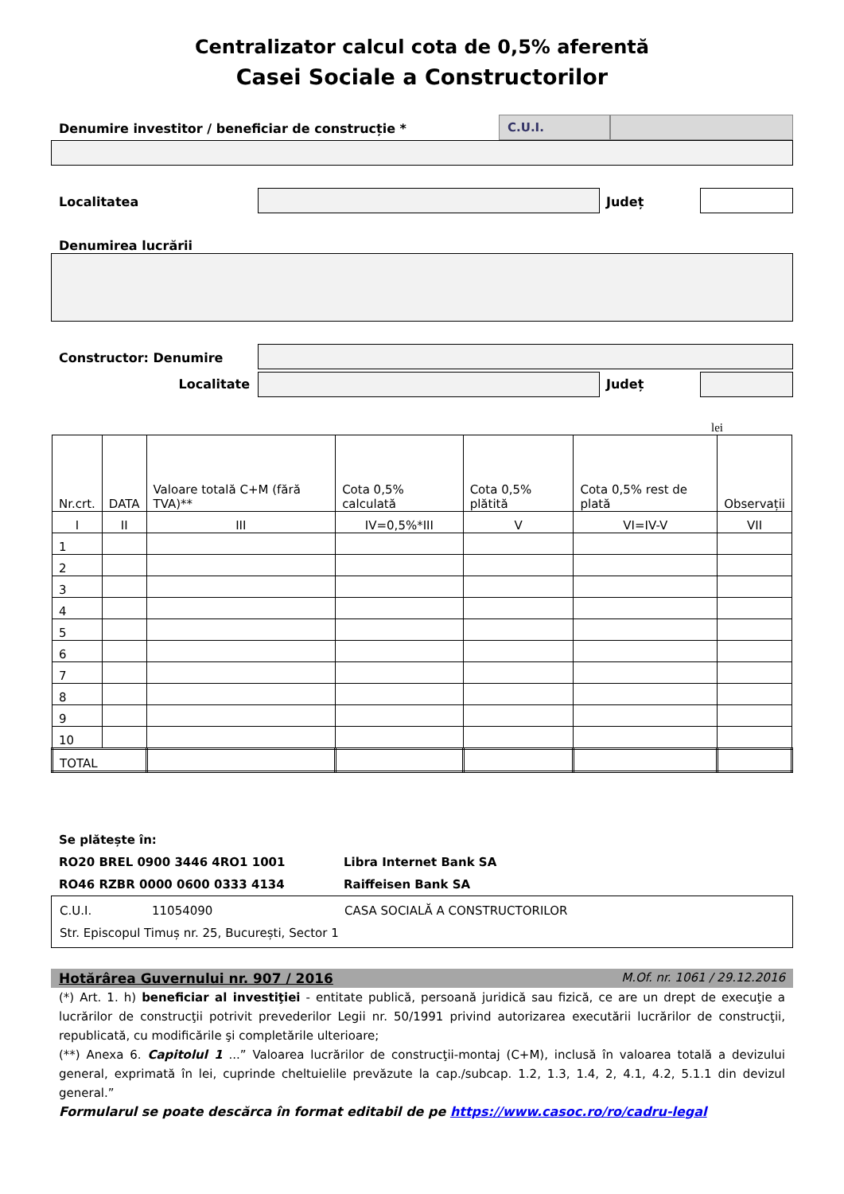Centralizator calcul cota de 0,5% aferentă
Casei Sociale a Constructorilor
Denumire investitor / beneficiar de construcție *
C.U.I.
Localitatea Județ
Denumirea lucrării
Constructor: Denumire
Localitate Județ
lei
| Nr.crt. | DATA | Valoare totală C+M (fără TVA)** | Cota 0,5% calculată | Cota 0,5% plătită | Cota 0,5% rest de plată | Observații |
| I | II | III | IV=0,5%*III | V | VI=IV-V | VII |
| 1 | | | | | | |
| 2 | | | | | | |
| 3 | | | | | | |
| 4 | | | | | | |
| 5 | | | | | | |
| 6 | | | | | | |
| 7 | | | | | | |
| 8 | | | | | | |
| 9 | | | | | | |
| 10 | | | | | | |
| TOTAL | | | | | | |
Se plătește în:
RO20 BREL 0900 3446 4RO1 1001 Libra Internet Bank SA
RO46 RZBR 0000 0600 0333 4134 Raiffeisen Bank SA
C.U.I. 11054090 CASA SOCIALĂ A CONSTRUCTORILOR
Str. Episcopul Timuș nr. 25, București, Sector 1
Hotărârea Guvernului nr. 907 / 2016 M.Of. nr. 1061 / 29.12.2016
(*) Art. 1. h) beneficiar al investiţiei - entitate publică, persoană juridică sau fizică, ce are un drept de execuţie a lucrărilor de construcţii potrivit prevederilor Legii nr. 50/1991 privind autorizarea executării lucrărilor de construcţii, republicată, cu modificările şi completările ulterioare;
(**) Anexa 6. Capitolul 1 ...” Valoarea lucrărilor de construcţii-montaj (C+M), inclusă în valoarea totală a devizului general, exprimată în lei, cuprinde cheltuielile prevăzute la cap./subcap. 1.2, 1.3, 1.4, 2, 4.1, 4.2, 5.1.1 din devizul general.”
Formularul se poate descărca în format editabil de pe https://www.casoc.ro/ro/cadru-legal